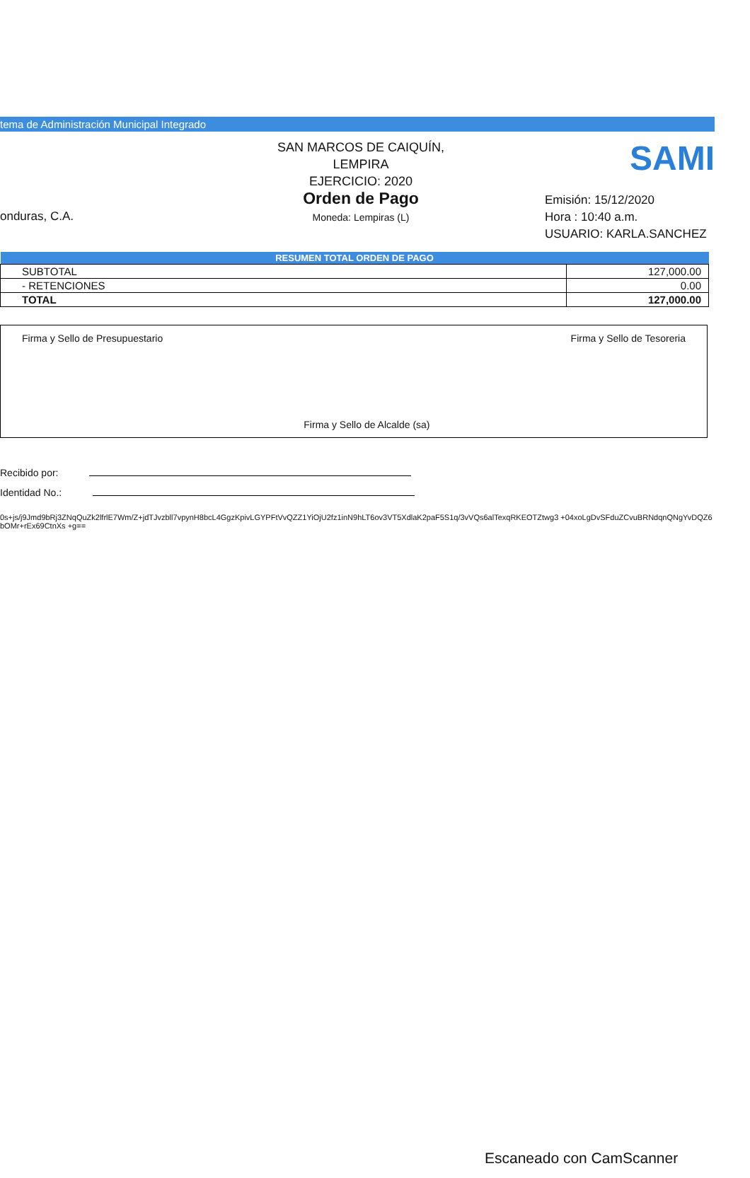tema de Administración Municipal Integrado
onduras, C.A.
SAN MARCOS DE CAIQUÍN,
LEMPIRA
EJERCICIO: 2020
Orden de Pago
Moneda: Lempiras (L)
SAMI
Emisión: 15/12/2020
Hora : 10:40 a.m.
USUARIO: KARLA.SANCHEZ
| RESUMEN TOTAL ORDEN DE PAGO | |
| --- | --- |
| SUBTOTAL | 127,000.00 |
| - RETENCIONES | 0.00 |
| TOTAL | 127,000.00 |
Firma y Sello de Presupuestario
Firma y Sello de Alcalde (sa) Firma y Sello de Tesoreria
Recibido por:
Identidad No.:
0s+js/j9Jmd9bRj3ZNqQuZk2lfrlE7Wm/Z+jdTJvzbll7vpynH8bcL4GgzKpivLGYPFtVvQZZ1YiOjU2fz1inN9hLT6ov3VT5XdlaK2paF5S1q/3vVQs6alTexqRKEOTZtwg3 +04xoLgDvSFduZCvuBRNdqnQNgYvDQZ6bOMr+rEx69CtnXs +g==
Escaneado con CamScanner